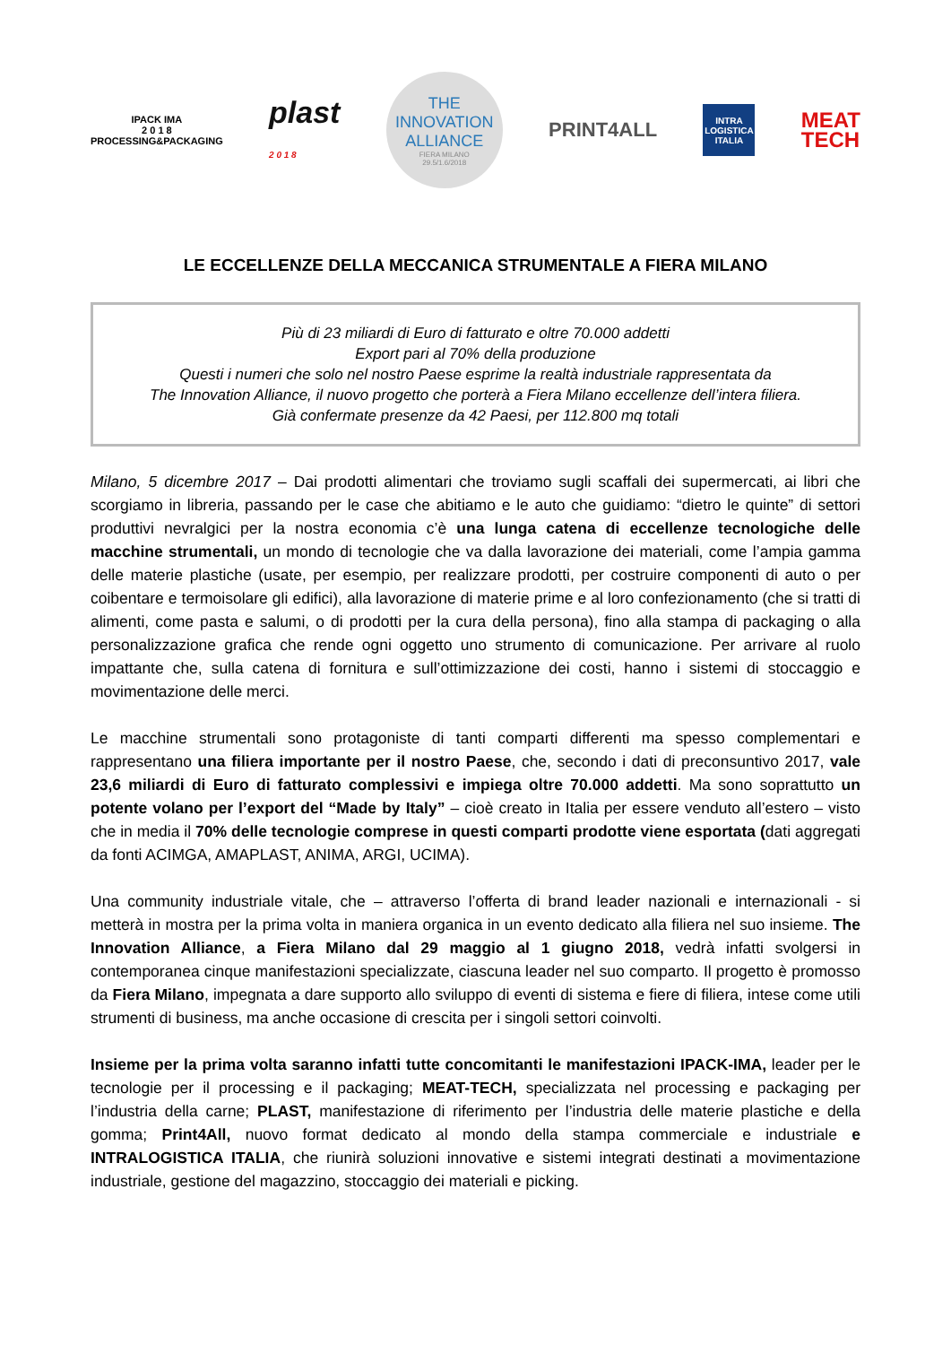IPACK IMA
2 0 1 8
PROCESSING&PACKAGING
plast
2 0 1 8
THE
INNOVATION
ALLIANCE
FIERA MILANO
29.5/1.6/2018
PRINT4ALL
INTRA
LOGISTICA
ITALIA
MEAT
TECH
LE ECCELLENZE DELLA MECCANICA STRUMENTALE A FIERA MILANO
Più di 23 miliardi di Euro di fatturato e oltre 70.000 addetti
Export pari al 70% della produzione
Questi i numeri che solo nel nostro Paese esprime la realtà industriale rappresentata da
The Innovation Alliance, il nuovo progetto che porterà a Fiera Milano eccellenze dell’intera filiera.
Già confermate presenze da 42 Paesi, per 112.800 mq totali
Milano, 5 dicembre 2017 – Dai prodotti alimentari che troviamo sugli scaffali dei supermercati, ai libri che scorgiamo in libreria, passando per le case che abitiamo e le auto che guidiamo: “dietro le quinte” di settori produttivi nevralgici per la nostra economia c’è una lunga catena di eccellenze tecnologiche delle macchine strumentali, un mondo di tecnologie che va dalla lavorazione dei materiali, come l’ampia gamma delle materie plastiche (usate, per esempio, per realizzare prodotti, per costruire componenti di auto o per coibentare e termoisolare gli edifici), alla lavorazione di materie prime e al loro confezionamento (che si tratti di alimenti, come pasta e salumi, o di prodotti per la cura della persona), fino alla stampa di packaging o alla personalizzazione grafica che rende ogni oggetto uno strumento di comunicazione. Per arrivare al ruolo impattante che, sulla catena di fornitura e sull’ottimizzazione dei costi, hanno i sistemi di stoccaggio e movimentazione delle merci.
Le macchine strumentali sono protagoniste di tanti comparti differenti ma spesso complementari e rappresentano una filiera importante per il nostro Paese, che, secondo i dati di preconsuntivo 2017, vale 23,6 miliardi di Euro di fatturato complessivi e impiega oltre 70.000 addetti. Ma sono soprattutto un potente volano per l’export del “Made by Italy” – cioè creato in Italia per essere venduto all’estero – visto che in media il 70% delle tecnologie comprese in questi comparti prodotte viene esportata (dati aggregati da fonti ACIMGA, AMAPLAST, ANIMA, ARGI, UCIMA).
Una community industriale vitale, che – attraverso l’offerta di brand leader nazionali e internazionali - si metterà in mostra per la prima volta in maniera organica in un evento dedicato alla filiera nel suo insieme. The Innovation Alliance, a Fiera Milano dal 29 maggio al 1 giugno 2018, vedrà infatti svolgersi in contemporanea cinque manifestazioni specializzate, ciascuna leader nel suo comparto. Il progetto è promosso da Fiera Milano, impegnata a dare supporto allo sviluppo di eventi di sistema e fiere di filiera, intese come utili strumenti di business, ma anche occasione di crescita per i singoli settori coinvolti.
Insieme per la prima volta saranno infatti tutte concomitanti le manifestazioni IPACK-IMA, leader per le tecnologie per il processing e il packaging; MEAT-TECH, specializzata nel processing e packaging per l’industria della carne; PLAST, manifestazione di riferimento per l’industria delle materie plastiche e della gomma; Print4All, nuovo format dedicato al mondo della stampa commerciale e industriale e INTRALOGISTICA ITALIA, che riunirà soluzioni innovative e sistemi integrati destinati a movimentazione industriale, gestione del magazzino, stoccaggio dei materiali e picking.